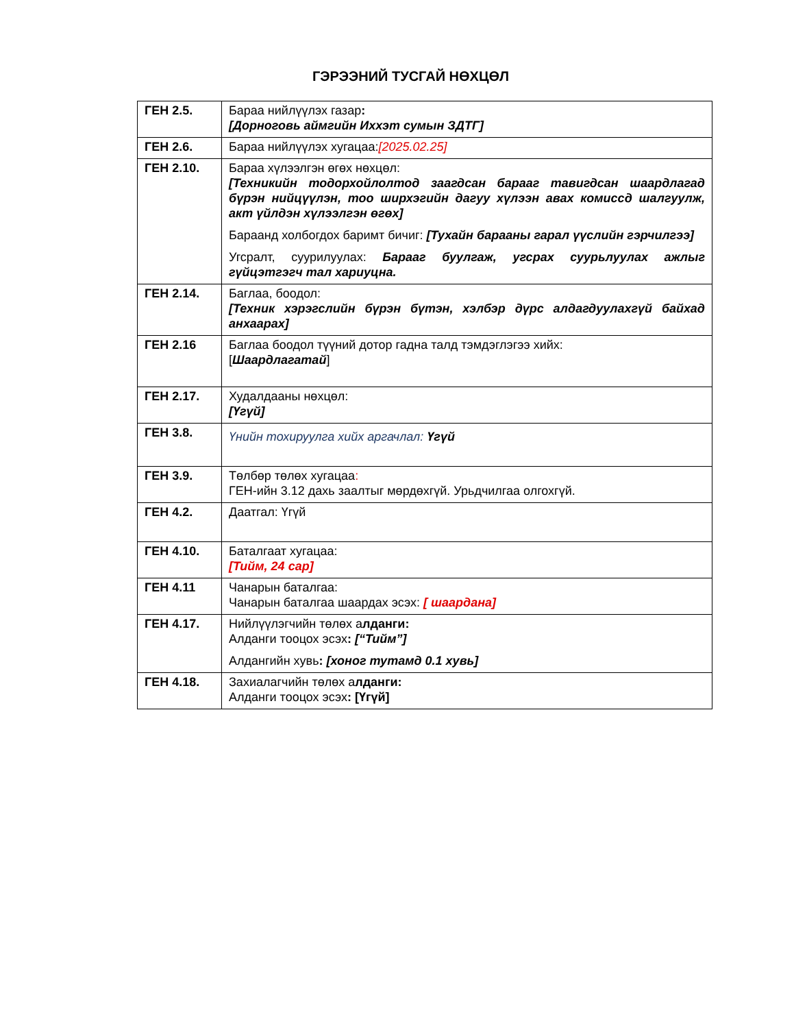ГЭРЭЭНИЙ ТУСГАЙ НӨХЦӨЛ
| ГЕН 2.5. | Бараа нийлүүлэх газар : [Дорноговь аймгийн Иххэт сумын ЗДТГ] |
| ГЕН 2.6. | Бараа нийлүүлэх хугацаа: [2025.02.25] |
| ГЕН 2.10. | Бараа хүлээлгэн өгөх нөхцөл: [Техникийн тодорхойлолтод заагдсан барааг тавигдсан шаардлагад бүрэн нийцүүлэн, тоо ширхэгийн дагуу хүлээн авах комиссд шалгуулж, акт үйлдэн хүлээлгэн өгөх] Бараанд холбогдох баримт бичиг: [Тухайн барааны гарал үүслийн гэрчилгээ] Угсралт, суурилуулах: Барааг буулгаж, угсрах суурьлуулах ажлыг гүйцэтгэгч тал хариуцна. |
| ГЕН 2.14. | Баглаа, боодол: [Техник хэрэгслийн бүрэн бүтэн, хэлбэр дүрс алдагдуулахгүй байхад анхаарах] |
| ГЕН 2.16 | Баглаа боодол түүний дотор гадна талд тэмдэглэгээ хийх: [ Шаардлагатай ] |
| ГЕН 2.17. | Худалдааны нөхцөл: [Үгүй] |
| ГЕН 3.8. | Үнийн тохируулга хийх аргачлал: Үгүй |
| ГЕН 3.9. | Төлбөр төлөх хугацаа : ГЕН-ийн 3.12 дахь заалтыг мөрдөхгүй. Урьдчилгаа олгохгүй. |
| ГЕН 4.2. | Даатгал: Үгүй |
| ГЕН 4.10. | Баталгаат хугацаа: [Тийм, 24 сар] |
| ГЕН 4.11 | Чанарын баталгаа: Чанарын баталгаа шаардах эсэх: [ шаардана] |
| ГЕН 4.17. | Нийлүүлэгчийн төлөх а лданги: Алданги тооцох эсэх : [“Тийм”] Алдангийн хувь : [хоног тутамд 0.1 хувь] |
| ГЕН 4.18. | Захиалагчийн төлөх а лданги: Алданги тооцох эсэх : [Үгүй] |